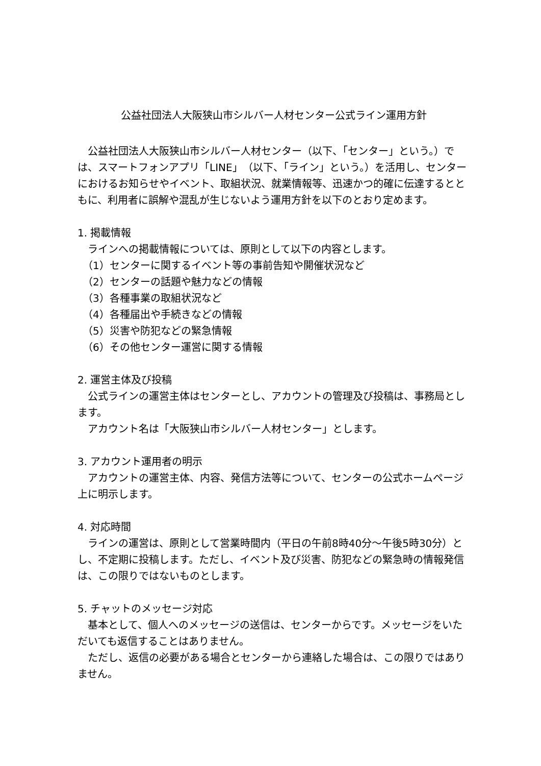公益社団法人大阪狭山市シルバー人材センター公式ライン運用方針
　公益社団法人大阪狭山市シルバー人材センター（以下、「センター」という。）では、スマートフォンアプリ「LINE」（以下、「ライン」という。）を活用し、センターにおけるお知らせやイベント、取組状況、就業情報等、迅速かつ的確に伝達するとともに、利用者に誤解や混乱が生じないよう運用方針を以下のとおり定めます。
1. 掲載情報
　ラインへの掲載情報については、原則として以下の内容とします。
　（1）センターに関するイベント等の事前告知や開催状況など
　（2）センターの話題や魅力などの情報
　（3）各種事業の取組状況など
　（4）各種届出や手続きなどの情報
　（5）災害や防犯などの緊急情報
　（6）その他センター運営に関する情報
2. 運営主体及び投稿
　公式ラインの運営主体はセンターとし、アカウントの管理及び投稿は、事務局とします。
　アカウント名は「大阪狭山市シルバー人材センター」とします。
3. アカウント運用者の明示
　アカウントの運営主体、内容、発信方法等について、センターの公式ホームページ上に明示します。
4. 対応時間
　ラインの運営は、原則として営業時間内（平日の午前8時40分～午後5時30分）とし、不定期に投稿します。ただし、イベント及び災害、防犯などの緊急時の情報発信は、この限りではないものとします。
5. チャットのメッセージ対応
　基本として、個人へのメッセージの送信は、センターからです。メッセージをいただいても返信することはありません。
　ただし、返信の必要がある場合とセンターから連絡した場合は、この限りではありません。